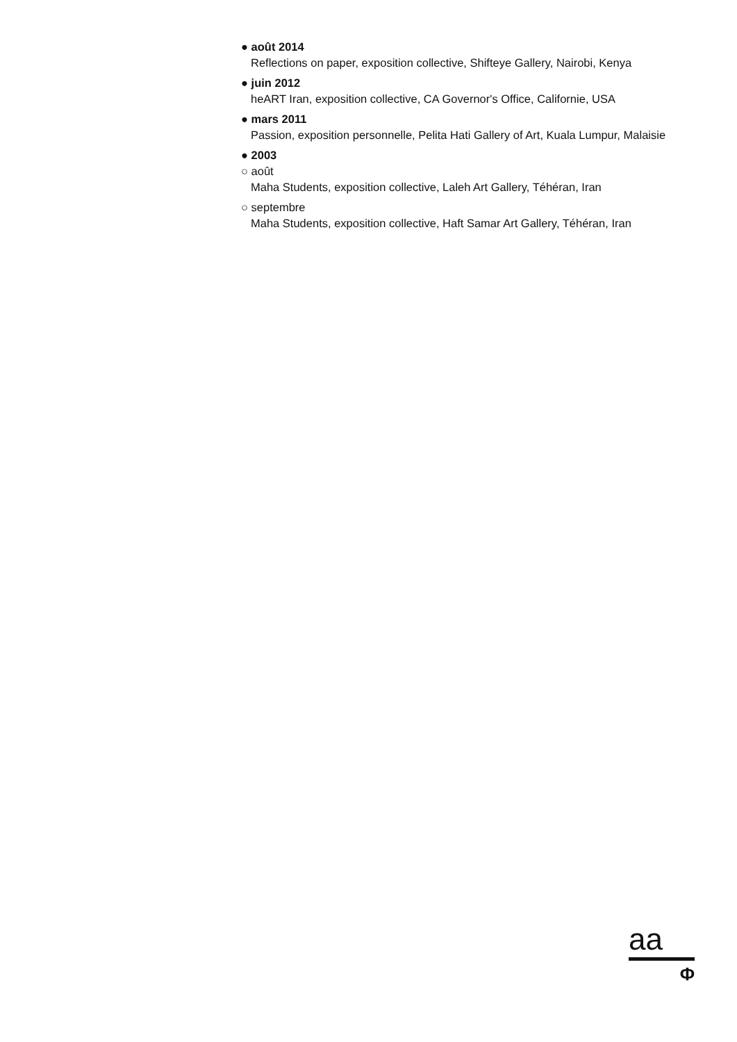● août 2014
Reflections on paper, exposition collective, Shifteye Gallery, Nairobi, Kenya
● juin 2012
heART Iran, exposition collective, CA Governor's Office, Californie, USA
● mars 2011
Passion, exposition personnelle, Pelita Hati Gallery of Art, Kuala Lumpur, Malaisie
● 2003
○ août
Maha Students, exposition collective, Laleh Art Gallery, Téhéran, Iran
○ septembre
Maha Students, exposition collective, Haft Samar Art Gallery, Téhéran, Iran
aa
Φ